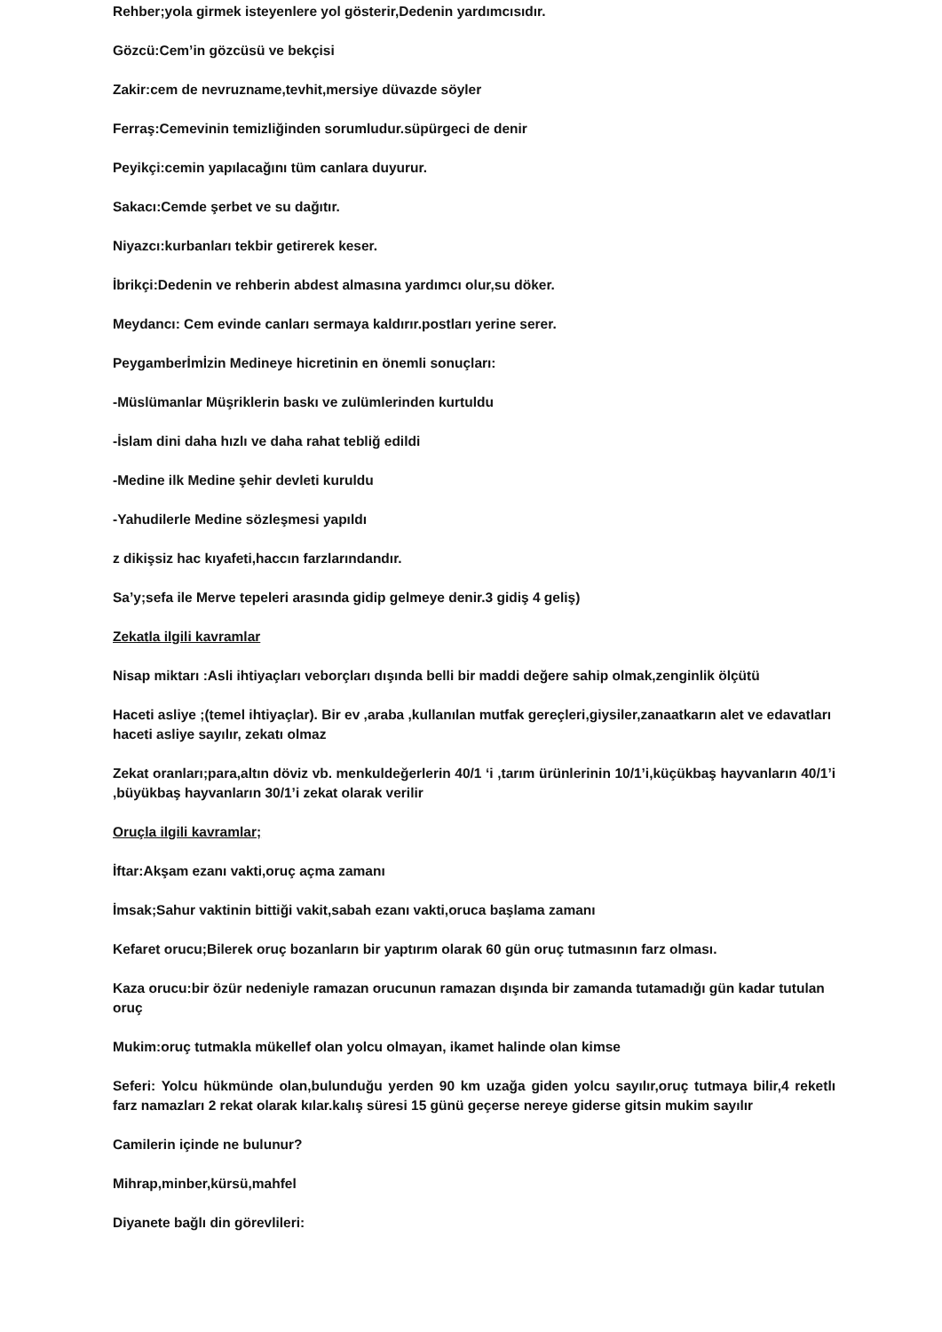Rehber;yola girmek isteyenlere yol gösterir,Dedenin yardımcısıdır.
Gözcü:Cem’in gözcüsü ve bekçisi
Zakir:cem de nevruzname,tevhit,mersiye düvazde söyler
Ferraş:Cemevinin temizliğinden sorumludur.süpürgeci de denir
Peyikçi:cemin yapılacağını tüm canlara duyurur.
Sakacı:Cemde şerbet ve su dağıtır.
Niyazcı:kurbanları tekbir getirerek keser.
İbrikçi:Dedenin ve rehberin abdest almasına yardımcı olur,su döker.
Meydancı: Cem evinde canları sermaya kaldırır.postları yerine serer.
Peygamberİmİzin Medineye hicretinin en önemli sonuçları:
-Müslümanlar Müşriklerin baskı ve zulümlerinden kurtuldu
-İslam dini daha hızlı ve daha rahat tebliğ edildi
-Medine ilk Medine şehir devleti kuruldu
-Yahudilerle Medine sözleşmesi yapıldı
z dikişsiz hac kıyafeti,haccın farzlarındandır.
Sa’y;sefa ile Merve tepeleri arasında gidip gelmeye denir.3 gidiş 4 geliş)
Zekatla ilgili kavramlar
Nisap miktarı :Asli ihtiyaçları veborçları dışında belli bir maddi değere sahip olmak,zenginlik ölçütü
Haceti asliye ;(temel ihtiyaçlar). Bir ev ,araba ,kullanılan mutfak gereçleri,giysiler,zanaatkarın alet ve edavatları haceti asliye sayılır, zekatı olmaz
Zekat oranları;para,altın döviz vb. menkuldeğerlerin 40/1 ‘i ,tarım ürünlerinin 10/1’i,küçükbaş hayvanların 40/1’i ,büyükbaş hayvanların 30/1’i zekat olarak verilir
Oruçla ilgili kavramlar;
İftar:Akşam ezanı vakti,oruç açma zamanı
İmsak;Sahur vaktinin bittiği vakit,sabah ezanı vakti,oruca başlama zamanı
Kefaret orucu;Bilerek oruç bozanların bir yaptırım olarak 60 gün oruç tutmasının farz olması.
Kaza orucu:bir özür nedeniyle ramazan orucunun ramazan dışında bir zamanda tutamadığı gün kadar tutulan oruç
Mukim:oruç tutmakla mükellef olan yolcu olmayan, ikamet halinde olan kimse
Seferi: Yolcu hükmünde olan,bulunduğu yerden 90 km uzağa giden yolcu sayılır,oruç tutmaya bilir,4 reketlı farz namazları 2 rekat olarak kılar.kalış süresi 15 günü geçerse nereye giderse gitsin mukim sayılır
Camilerin içinde ne bulunur?
Mihrap,minber,kürsü,mahfel
Diyanete bağlı din görevlileri: